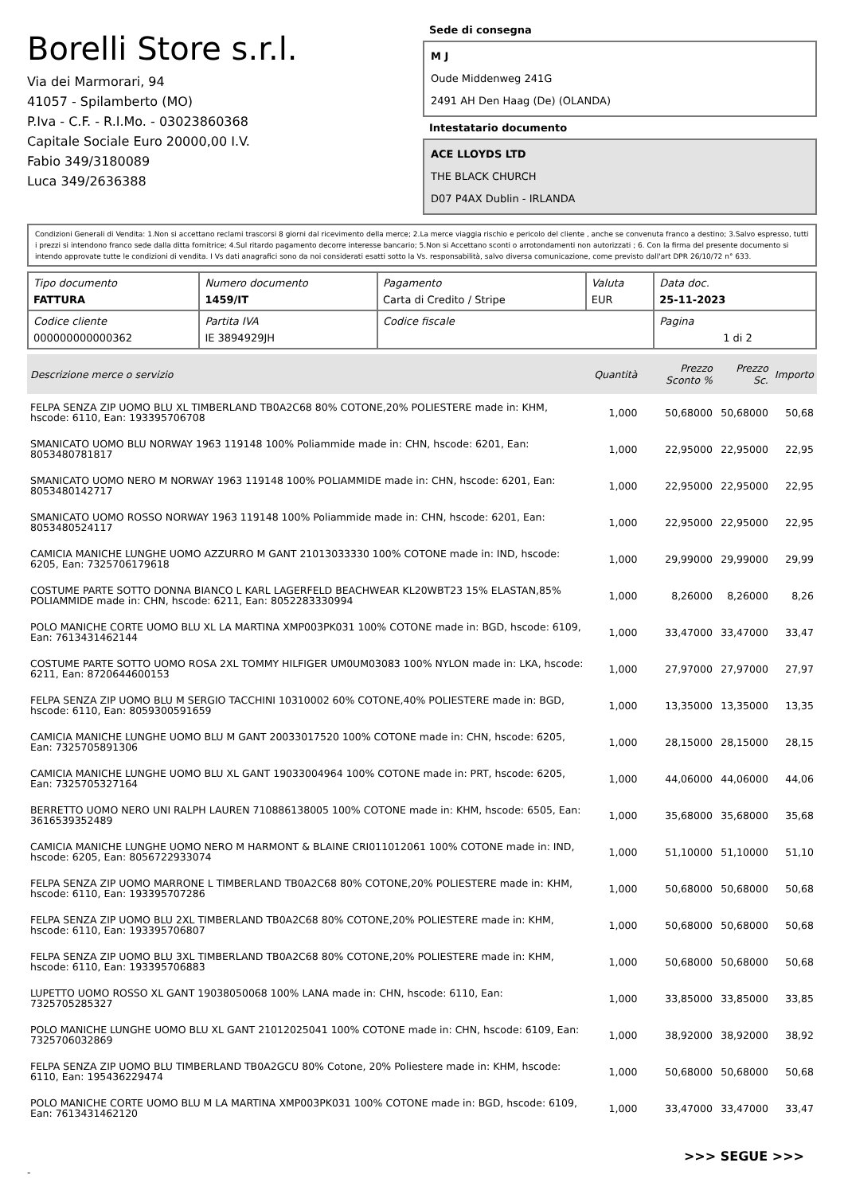Borelli Store s.r.l.
Via dei Marmorari, 94
41057 - Spilamberto (MO)
P.Iva - C.F. - R.I.Mo. - 03023860368
Capitale Sociale Euro 20000,00 I.V.
Fabio 349/3180089
Luca 349/2636388
Sede di consegna
M J
Oude Middenweg 241G
2491 AH Den Haag (De) (OLANDA)
Intestatario documento
ACE LLOYDS LTD
THE BLACK CHURCH
D07 P4AX Dublin - IRLANDA
Condizioni Generali di Vendita: 1.Non si accettano reclami trascorsi 8 giorni dal ricevimento della merce; 2.La merce viaggia rischio e pericolo del cliente , anche se convenuta franco a destino; 3.Salvo espresso, tutti i prezzi si intendono franco sede dalla ditta fornitrice; 4.Sul ritardo pagamento decorre interesse bancario; 5.Non si Accettano sconti o arrotondamenti non autorizzati ; 6. Con la firma del presente documento si intendo approvate tutte le condizioni di vendita. I Vs dati anagrafici sono da noi considerati esatti sotto la Vs. responsabilità, salvo diversa comunicazione, come previsto dall'art DPR 26/10/72 n° 633.
| Tipo documento FATTURA | Numero documento 1459/IT | Pagamento Carta di Credito / Stripe | Valuta EUR | Data doc. 25-11-2023 |
| Codice cliente 000000000000362 | Partita IVA IE 3894929JH | Codice fiscale | | Pagina 1 di 2 |
| Descrizione merce o servizio | Quantità | Prezzo Sconto % | Prezzo Sc. | Importo |
| --- | --- | --- | --- | --- |
| FELPA SENZA ZIP UOMO BLU XL TIMBERLAND TB0A2C68 80% COTONE,20% POLIESTERE made in: KHM, hscode: 6110, Ean: 193395706708 | 1,000 | 50,68000 | 50,68000 | 50,68 |
| SMANICATO UOMO BLU NORWAY 1963 119148 100% Poliammide made in: CHN, hscode: 6201, Ean: 8053480781817 | 1,000 | 22,95000 | 22,95000 | 22,95 |
| SMANICATO UOMO NERO M NORWAY 1963 119148 100% POLIAMMIDE made in: CHN, hscode: 6201, Ean: 8053480142717 | 1,000 | 22,95000 | 22,95000 | 22,95 |
| SMANICATO UOMO ROSSO NORWAY 1963 119148 100% Poliammide made in: CHN, hscode: 6201, Ean: 8053480524117 | 1,000 | 22,95000 | 22,95000 | 22,95 |
| CAMICIA MANICHE LUNGHE UOMO AZZURRO M GANT 21013033330 100% COTONE made in: IND, hscode: 6205, Ean: 7325706179618 | 1,000 | 29,99000 | 29,99000 | 29,99 |
| COSTUME PARTE SOTTO DONNA BIANCO L KARL LAGERFELD BEACHWEAR KL20WBT23 15% ELASTAN,85% POLIAMMIDE made in: CHN, hscode: 6211, Ean: 8052283330994 | 1,000 | 8,26000 | 8,26000 | 8,26 |
| POLO MANICHE CORTE UOMO BLU XL LA MARTINA XMP003PK031 100% COTONE made in: BGD, hscode: 6109, Ean: 7613431462144 | 1,000 | 33,47000 | 33,47000 | 33,47 |
| COSTUME PARTE SOTTO UOMO ROSA 2XL TOMMY HILFIGER UM0UM03083 100% NYLON made in: LKA, hscode: 6211, Ean: 8720644600153 | 1,000 | 27,97000 | 27,97000 | 27,97 |
| FELPA SENZA ZIP UOMO BLU M SERGIO TACCHINI 10310002 60% COTONE,40% POLIESTERE made in: BGD, hscode: 6110, Ean: 8059300591659 | 1,000 | 13,35000 | 13,35000 | 13,35 |
| CAMICIA MANICHE LUNGHE UOMO BLU M GANT 20033017520 100% COTONE made in: CHN, hscode: 6205, Ean: 7325705891306 | 1,000 | 28,15000 | 28,15000 | 28,15 |
| CAMICIA MANICHE LUNGHE UOMO BLU XL GANT 19033004964 100% COTONE made in: PRT, hscode: 6205, Ean: 7325705327164 | 1,000 | 44,06000 | 44,06000 | 44,06 |
| BERRETTO UOMO NERO UNI RALPH LAUREN 710886138005 100% COTONE made in: KHM, hscode: 6505, Ean: 3616539352489 | 1,000 | 35,68000 | 35,68000 | 35,68 |
| CAMICIA MANICHE LUNGHE UOMO NERO M HARMONT & BLAINE CRI011012061 100% COTONE made in: IND, hscode: 6205, Ean: 8056722933074 | 1,000 | 51,10000 | 51,10000 | 51,10 |
| FELPA SENZA ZIP UOMO MARRONE L TIMBERLAND TB0A2C68 80% COTONE,20% POLIESTERE made in: KHM, hscode: 6110, Ean: 193395707286 | 1,000 | 50,68000 | 50,68000 | 50,68 |
| FELPA SENZA ZIP UOMO BLU 2XL TIMBERLAND TB0A2C68 80% COTONE,20% POLIESTERE made in: KHM, hscode: 6110, Ean: 193395706807 | 1,000 | 50,68000 | 50,68000 | 50,68 |
| FELPA SENZA ZIP UOMO BLU 3XL TIMBERLAND TB0A2C68 80% COTONE,20% POLIESTERE made in: KHM, hscode: 6110, Ean: 193395706883 | 1,000 | 50,68000 | 50,68000 | 50,68 |
| LUPETTO UOMO ROSSO XL GANT 19038050068 100% LANA made in: CHN, hscode: 6110, Ean: 7325705285327 | 1,000 | 33,85000 | 33,85000 | 33,85 |
| POLO MANICHE LUNGHE UOMO BLU XL GANT 21012025041 100% COTONE made in: CHN, hscode: 6109, Ean: 7325706032869 | 1,000 | 38,92000 | 38,92000 | 38,92 |
| FELPA SENZA ZIP UOMO BLU TIMBERLAND TB0A2GCU 80% Cotone, 20% Poliestere made in: KHM, hscode: 6110, Ean: 195436229474 | 1,000 | 50,68000 | 50,68000 | 50,68 |
| POLO MANICHE CORTE UOMO BLU M LA MARTINA XMP003PK031 100% COTONE made in: BGD, hscode: 6109, Ean: 7613431462120 | 1,000 | 33,47000 | 33,47000 | 33,47 |
>>> SEGUE >>>
-